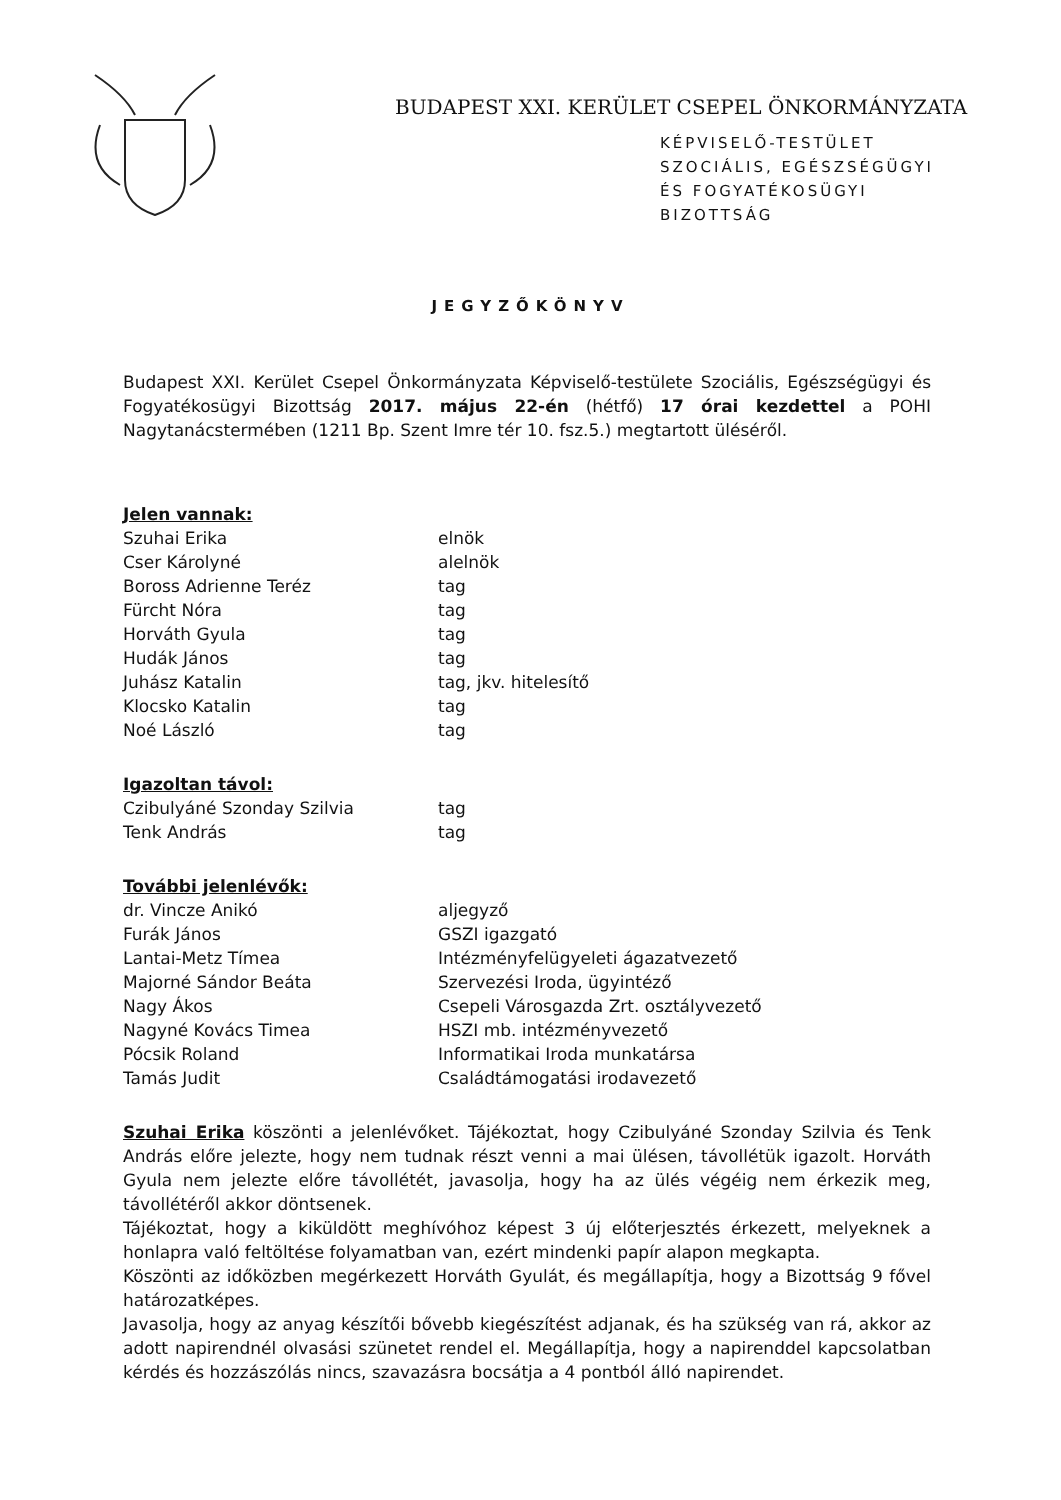BUDAPEST XXI. KERÜLET CSEPEL ÖNKORMÁNYZATA
KÉPVISELŐ-TESTÜLET
SZOCIÁLIS, EGÉSZSÉGÜGYI
ÉS FOGYATÉKOSÜGYI
BIZOTTSÁG
JEGYZŐKÖNYV
Budapest XXI. Kerület Csepel Önkormányzata Képviselő-testülete Szociális, Egészségügyi és Fogyatékosügyi Bizottság 2017. május 22-én (hétfő) 17 órai kezdettel a POHI Nagytanácstermében (1211 Bp. Szent Imre tér 10. fsz.5.) megtartott üléséről.
Jelen vannak:
Szuhai Erika elnök Cser Károlyné alelnök Boross Adrienne Teréz tag Fürcht Nóra tag Horváth Gyula tag Hudák János tag Juhász Katalin tag, jkv. hitelesítő Klocsko Katalin tag Noé László tag
Igazoltan távol:
Czibulyáné Szonday Szilvia tag Tenk András tag
További jelenlévők:
dr. Vincze Anikó aljegyző Furák János GSZI igazgató Lantai-Metz Tímea Intézményfelügyeleti ágazatvezető Majorné Sándor Beáta Szervezési Iroda, ügyintéző Nagy Ákos Csepeli Városgazda Zrt. osztályvezető Nagyné Kovács Timea HSZI mb. intézményvezető Pócsik Roland Informatikai Iroda munkatársa Tamás Judit Családtámogatási irodavezető
Szuhai Erika köszönti a jelenlévőket. Tájékoztat, hogy Czibulyáné Szonday Szilvia és Tenk András előre jelezte, hogy nem tudnak részt venni a mai ülésen, távollétük igazolt. Horváth Gyula nem jelezte előre távollétét, javasolja, hogy ha az ülés végéig nem érkezik meg, távollétéről akkor döntsenek.
Tájékoztat, hogy a kiküldött meghívóhoz képest 3 új előterjesztés érkezett, melyeknek a honlapra való feltöltése folyamatban van, ezért mindenki papír alapon megkapta.
Köszönti az időközben megérkezett Horváth Gyulát, és megállapítja, hogy a Bizottság 9 fővel határozatképes.
Javasolja, hogy az anyag készítői bővebb kiegészítést adjanak, és ha szükség van rá, akkor az adott napirendnél olvasási szünetet rendel el. Megállapítja, hogy a napirenddel kapcsolatban kérdés és hozzászólás nincs, szavazásra bocsátja a 4 pontból álló napirendet.